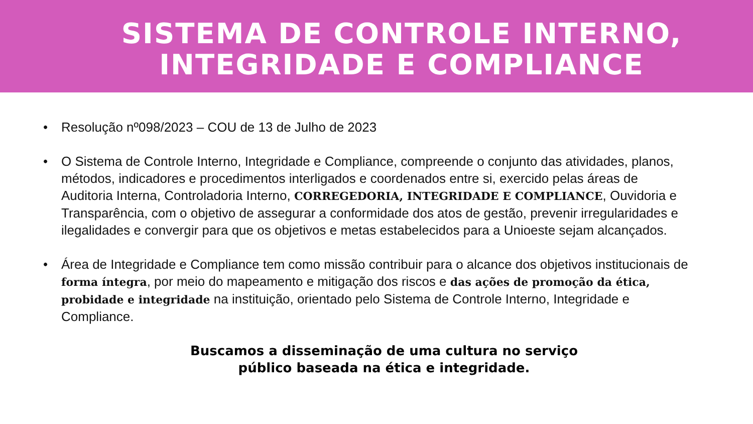SISTEMA DE CONTROLE INTERNO,
INTEGRIDADE E COMPLIANCE
• Resolução nº098/2023 – COU de 13 de Julho de 2023
• O Sistema de Controle Interno, Integridade e Compliance, compreende o conjunto das atividades, planos, métodos, indicadores e procedimentos interligados e coordenados entre si, exercido pelas áreas de Auditoria Interna, Controladoria Interno, CORREGEDORIA, INTEGRIDADE E COMPLIANCE, Ouvidoria e Transparência, com o objetivo de assegurar a conformidade dos atos de gestão, prevenir irregularidades e ilegalidades e convergir para que os objetivos e metas estabelecidos para a Unioeste sejam alcançados.
• Área de Integridade e Compliance tem como missão contribuir para o alcance dos objetivos institucionais de forma íntegra, por meio do mapeamento e mitigação dos riscos e das ações de promoção da ética, probidade e integridade na instituição, orientado pelo Sistema de Controle Interno, Integridade e Compliance.
Buscamos a disseminação de uma cultura no serviço
público baseada na ética e integridade.